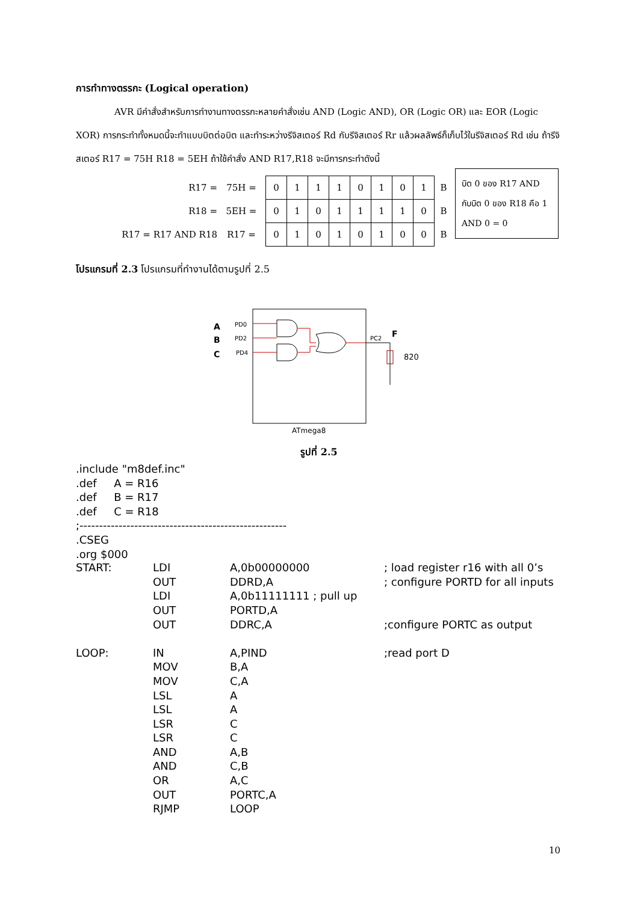การทำทางตรรกะ (Logical operation)
AVR มีคำสั่งสำหรับการทำงานทางตรรกะหลายคำสั่งเช่น AND (Logic AND), OR (Logic OR) และ EOR (Logic XOR) การกระทำทั้งหมดนี้จะทำแบบบิตต่อบิต และทำระหว่างรีจิสเตอร์ Rd กับรีจิสเตอร์ Rr แล้วผลลัพธ์ก็เก็บไว้ในรีจิสเตอร์ Rd เช่น ถ้ารีจิสเตอร์ R17 = 75H R18 = 5EH ถ้าใช้คำสั่ง AND R17,R18 จะมีการกระทำดังนี้
| R17 = | 75H = | 0 | 1 | 1 | 1 | 0 | 1 | 0 | 1 | B |
| R18 = | 5EH = | 0 | 1 | 0 | 1 | 1 | 1 | 1 | 0 | B |
| R17 = R17 AND R18 | R17 = | 0 | 1 | 0 | 1 | 0 | 1 | 0 | 0 | B |
โปรแกรมที่ 2.3 โปรแกรมที่ทำงานได้ตามรูปที่ 2.5
บิต 0 ของ R17 AND กับบิต 0 ของ R18 คือ 1 AND 0 = 0
A
B
C
PD0
PD2
PD4
PC2
F
820
ATmega8
รูปที่ 2.5
.include "m8def.inc"
.def     A = R16
.def     B = R17
.def     C = R18
;-----------------------------------------------------
.CSEG
.org $000
| START: | LDI | A,0b00000000 | ; load register r16 with all 0’s |
| | OUT | DDRD,A | ; configure PORTD for all inputs |
| | LDI | A,0b11111111 ; pull up | |
| | OUT | PORTD,A | |
| | OUT | DDRC,A | ;configure PORTC as output |
| LOOP: | IN | A,PIND | ;read port D |
| | MOV | B,A | |
| | MOV | C,A | |
| | LSL | A | |
| | LSL | A | |
| | LSR | C | |
| | LSR | C | |
| | AND | A,B | |
| | AND | C,B | |
| | OR | A,C | |
| | OUT | PORTC,A | |
| | RJMP | LOOP | |
10